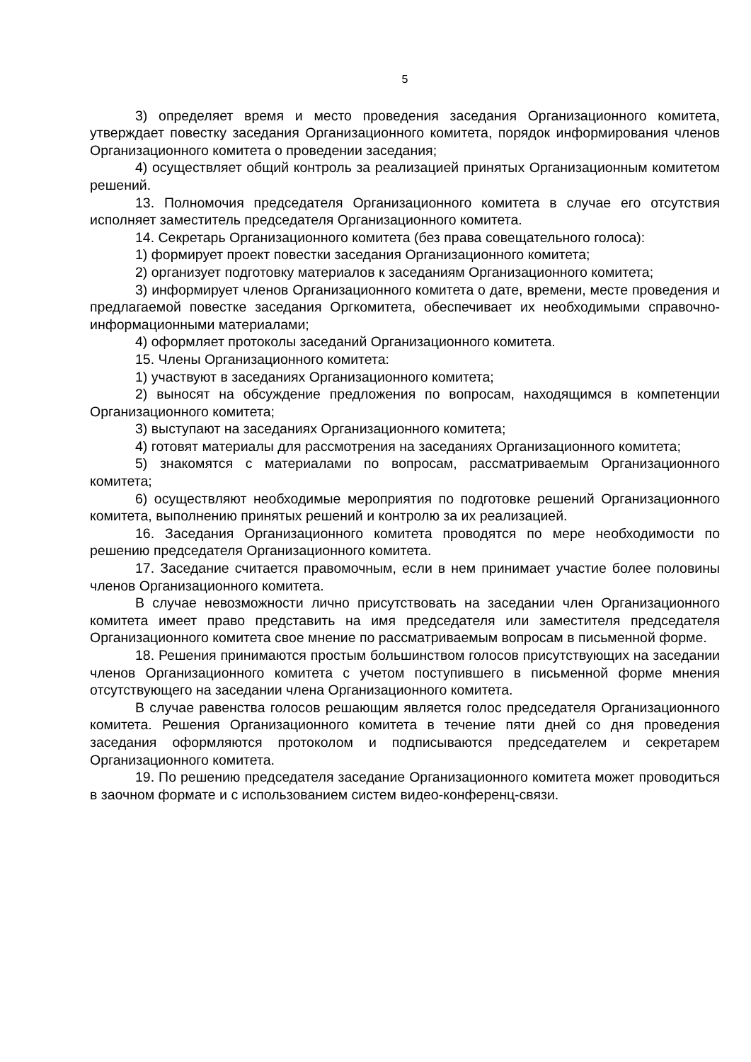5
3) определяет время и место проведения заседания Организационного комитета, утверждает повестку заседания Организационного комитета, порядок информирования членов Организационного комитета о проведении заседания;
4) осуществляет общий контроль за реализацией принятых Организационным комитетом решений.
13. Полномочия председателя Организационного комитета в случае его отсутствия исполняет заместитель председателя Организационного комитета.
14. Секретарь Организационного комитета (без права совещательного голоса):
1) формирует проект повестки заседания Организационного комитета;
2) организует подготовку материалов к заседаниям Организационного комитета;
3) информирует членов Организационного комитета о дате, времени, месте проведения и предлагаемой повестке заседания Оргкомитета, обеспечивает их необходимыми справочно-информационными материалами;
4) оформляет протоколы заседаний Организационного комитета.
15. Члены Организационного комитета:
1) участвуют в заседаниях Организационного комитета;
2) выносят на обсуждение предложения по вопросам, находящимся в компетенции Организационного комитета;
3) выступают на заседаниях Организационного комитета;
4) готовят материалы для рассмотрения на заседаниях Организационного комитета;
5) знакомятся с материалами по вопросам, рассматриваемым Организационного комитета;
6) осуществляют необходимые мероприятия по подготовке решений Организационного комитета, выполнению принятых решений и контролю за их реализацией.
16. Заседания Организационного комитета проводятся по мере необходимости по решению председателя Организационного комитета.
17. Заседание считается правомочным, если в нем принимает участие более половины членов Организационного комитета.
В случае невозможности лично присутствовать на заседании член Организационного комитета имеет право представить на имя председателя или заместителя председателя Организационного комитета свое мнение по рассматриваемым вопросам в письменной форме.
18. Решения принимаются простым большинством голосов присутствующих на заседании членов Организационного комитета с учетом поступившего в письменной форме мнения отсутствующего на заседании члена Организационного комитета.
В случае равенства голосов решающим является голос председателя Организационного комитета. Решения Организационного комитета в течение пяти дней со дня проведения заседания оформляются протоколом и подписываются председателем и секретарем Организационного комитета.
19. По решению председателя заседание Организационного комитета может проводиться в заочном формате и с использованием систем видео-конференц-связи.